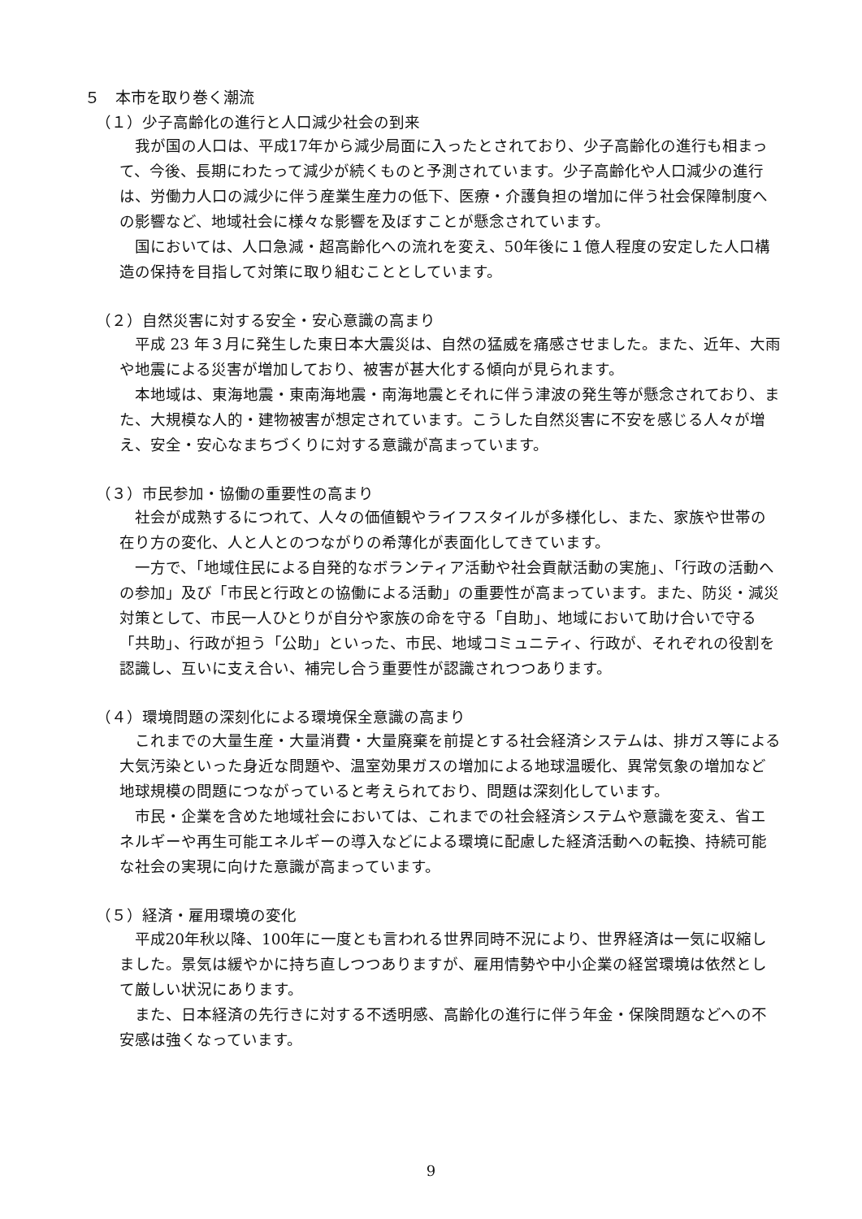５　本市を取り巻く潮流
（１）少子高齢化の進行と人口減少社会の到来
我が国の人口は、平成17年から減少局面に入ったとされており、少子高齢化の進行も相まって、今後、長期にわたって減少が続くものと予測されています。少子高齢化や人口減少の進行は、労働力人口の減少に伴う産業生産力の低下、医療・介護負担の増加に伴う社会保障制度への影響など、地域社会に様々な影響を及ぼすことが懸念されています。
国においては、人口急減・超高齢化への流れを変え、50年後に１億人程度の安定した人口構造の保持を目指して対策に取り組むこととしています。
（２）自然災害に対する安全・安心意識の高まり
平成 23 年３月に発生した東日本大震災は、自然の猛威を痛感させました。また、近年、大雨や地震による災害が増加しており、被害が甚大化する傾向が見られます。
本地域は、東海地震・東南海地震・南海地震とそれに伴う津波の発生等が懸念されており、また、大規模な人的・建物被害が想定されています。こうした自然災害に不安を感じる人々が増え、安全・安心なまちづくりに対する意識が高まっています。
（３）市民参加・協働の重要性の高まり
社会が成熟するにつれて、人々の価値観やライフスタイルが多様化し、また、家族や世帯の在り方の変化、人と人とのつながりの希薄化が表面化してきています。
一方で、「地域住民による自発的なボランティア活動や社会貢献活動の実施」、「行政の活動への参加」及び「市民と行政との協働による活動」の重要性が高まっています。また、防災・減災対策として、市民一人ひとりが自分や家族の命を守る「自助」、地域において助け合いで守る「共助」、行政が担う「公助」といった、市民、地域コミュニティ、行政が、それぞれの役割を認識し、互いに支え合い、補完し合う重要性が認識されつつあります。
（４）環境問題の深刻化による環境保全意識の高まり
これまでの大量生産・大量消費・大量廃棄を前提とする社会経済システムは、排ガス等による大気汚染といった身近な問題や、温室効果ガスの増加による地球温暖化、異常気象の増加など地球規模の問題につながっていると考えられており、問題は深刻化しています。
市民・企業を含めた地域社会においては、これまでの社会経済システムや意識を変え、省エネルギーや再生可能エネルギーの導入などによる環境に配慮した経済活動への転換、持続可能な社会の実現に向けた意識が高まっています。
（５）経済・雇用環境の変化
平成20年秋以降、100年に一度とも言われる世界同時不況により、世界経済は一気に収縮しました。景気は緩やかに持ち直しつつありますが、雇用情勢や中小企業の経営環境は依然として厳しい状況にあります。
また、日本経済の先行きに対する不透明感、高齢化の進行に伴う年金・保険問題などへの不安感は強くなっています。
9